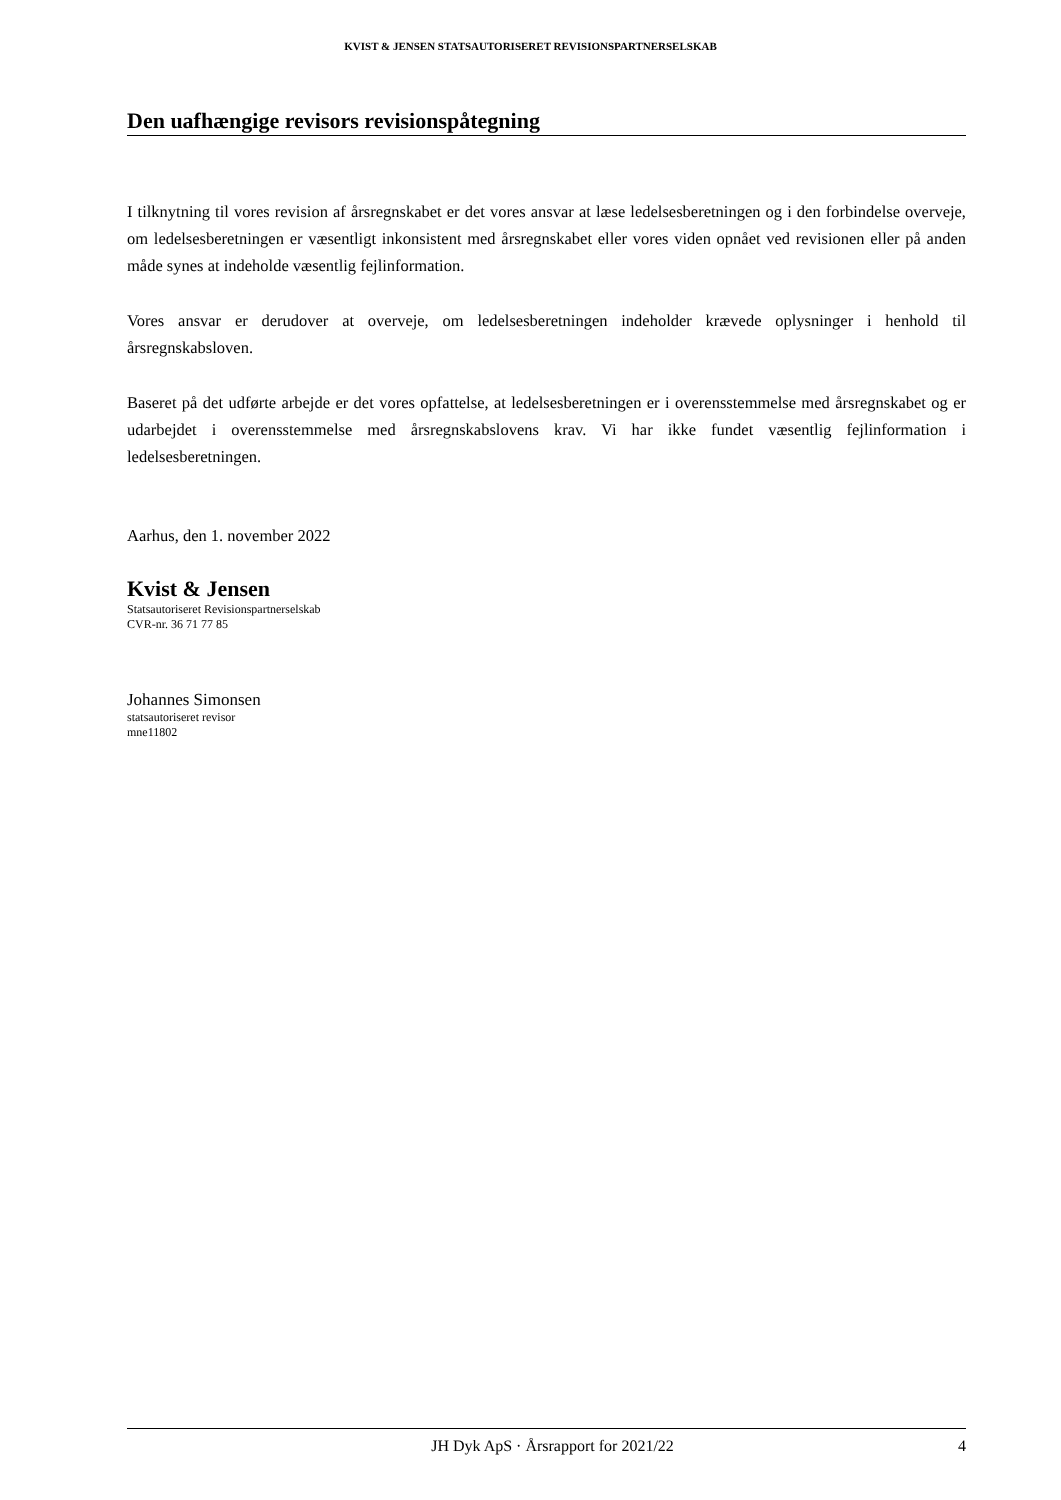KVIST & JENSEN STATSAUTORISERET REVISIONSPARTNERSELSKAB
Den uafhængige revisors revisionspåtegning
I tilknytning til vores revision af årsregnskabet er det vores ansvar at læse ledelsesberetningen og i den forbindelse overveje, om ledelsesberetningen er væsentligt inkonsistent med årsregnskabet eller vores viden opnået ved revisionen eller på anden måde synes at indeholde væsentlig fejlinformation.
Vores ansvar er derudover at overveje, om ledelsesberetningen indeholder krævede oplysninger i henhold til årsregnskabsloven.
Baseret på det udførte arbejde er det vores opfattelse, at ledelsesberetningen er i overensstemmelse med årsregnskabet og er udarbejdet i overensstemmelse med årsregnskabslovens krav. Vi har ikke fundet væsentlig fejlinformation i ledelsesberetningen.
Aarhus, den 1. november 2022
Kvist & Jensen
Statsautoriseret Revisionspartnerselskab
CVR-nr. 36 71 77 85
Johannes Simonsen
statsautoriseret revisor
mne11802
JH Dyk ApS · Årsrapport for 2021/22 4